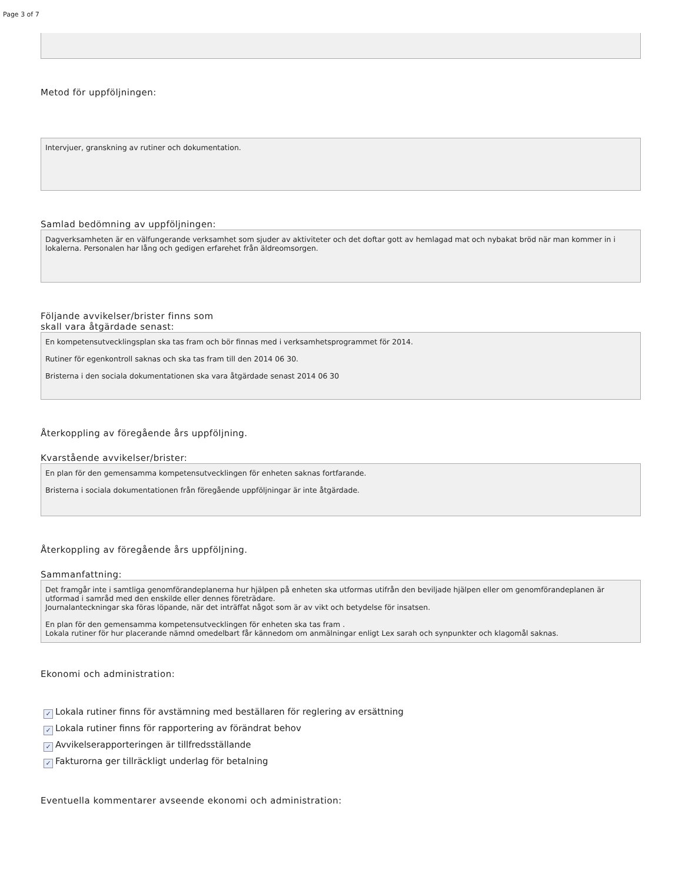Page 3 of 7
Metod för uppföljningen:
Intervjuer, granskning av rutiner och dokumentation.
Samlad bedömning av uppföljningen:
Dagverksamheten är en välfungerande verksamhet som sjuder av aktiviteter och det doftar gott av hemlagad mat och nybakat bröd när man kommer in i lokalerna. Personalen har lång och gedigen erfarehet från äldreomsorgen.
Följande avvikelser/brister finns som
skall vara åtgärdade senast:
En kompetensutvecklingsplan ska tas fram och bör finnas med i verksamhetsprogrammet för 2014.
Rutiner för egenkontroll saknas och ska tas fram till den 2014 06 30.
Bristerna i den sociala dokumentationen ska vara åtgärdade senast 2014 06 30
Återkoppling av föregående års uppföljning.
Kvarstående avvikelser/brister:
En plan för den gemensamma kompetensutvecklingen för enheten saknas fortfarande.
Bristerna i sociala dokumentationen från föregående uppföljningar är inte åtgärdade.
Återkoppling av föregående års uppföljning.
Sammanfattning:
Det framgår inte i samtliga genomförandeplanerna hur hjälpen på enheten ska utformas utifrån den beviljade hjälpen eller om genomförandeplanen är utformad i samråd med den enskilde eller dennes företrädare.
Journalanteckningar ska föras löpande, när det inträffat något som är av vikt och betydelse för insatsen.
En plan för den gemensamma kompetensutvecklingen för enheten ska tas fram .
Lokala rutiner för hur placerande nämnd omedelbart får kännedom om anmälningar enligt Lex sarah och synpunkter och klagomål saknas.
Ekonomi och administration:
✓ Lokala rutiner finns för avstämning med beställaren för reglering av ersättning
✓ Lokala rutiner finns för rapportering av förändrat behov
✓ Avvikelserapporteringen är tillfredsställande
✓ Fakturorna ger tillräckligt underlag för betalning
Eventuella kommentarer avseende ekonomi och administration: